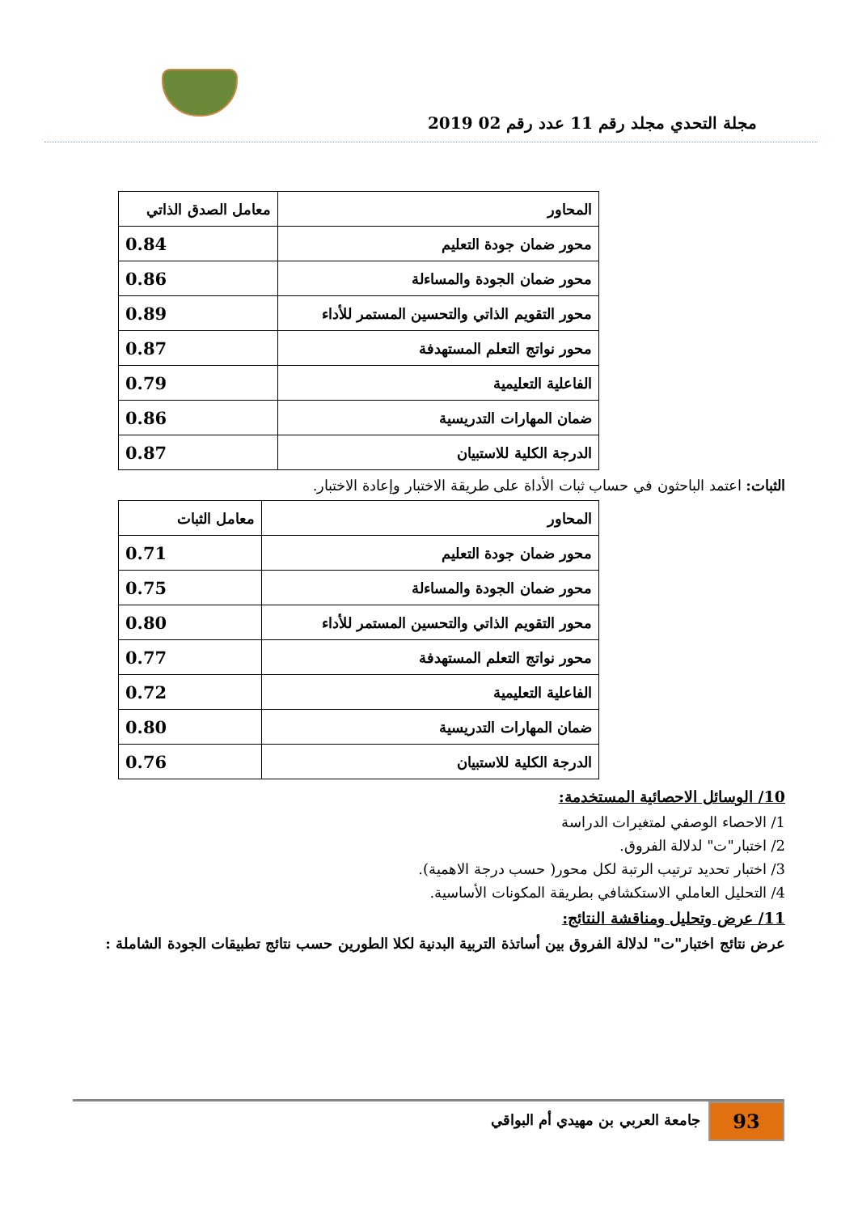مجلة التحدي مجلد رقم 11 عدد رقم 02 2019
| المحاور | معامل الصدق الذاتي |
| محور ضمان جودة التعليم | 0.84 |
| محور ضمان الجودة والمساءلة | 0.86 |
| محور التقويم الذاتي والتحسين المستمر للأداء | 0.89 |
| محور نواتج التعلم المستهدفة | 0.87 |
| الفاعلية التعليمية | 0.79 |
| ضمان المهارات التدريسية | 0.86 |
| الدرجة الكلية للاستبيان | 0.87 |
الثبات: اعتمد الباحثون في حساب ثبات الأداة على طريقة الاختبار وإعادة الاختبار.
| المحاور | معامل الثبات |
| محور ضمان جودة التعليم | 0.71 |
| محور ضمان الجودة والمساءلة | 0.75 |
| محور التقويم الذاتي والتحسين المستمر للأداء | 0.80 |
| محور نواتج التعلم المستهدفة | 0.77 |
| الفاعلية التعليمية | 0.72 |
| ضمان المهارات التدريسية | 0.80 |
| الدرجة الكلية للاستبيان | 0.76 |
10/ الوسائل الاحصائية المستخدمة:
1/ الاحصاء الوصفي لمتغيرات الدراسة
2/ اختبار"ت" لدلالة الفروق.
3/ اختبار تحديد ترتيب الرتبة لكل محور( حسب درجة الاهمية).
4/ التحليل العاملي الاستكشافي بطريقة المكونات الأساسية.
11/ عرض وتحليل ومناقشة النتائج:
عرض نتائج اختبار"ت" لدلالة الفروق بين أساتذة التربية البدنية لكلا الطورين حسب نتائج تطبيقات الجودة الشاملة :
93
جامعة العربي بن مهيدي أم البواقي